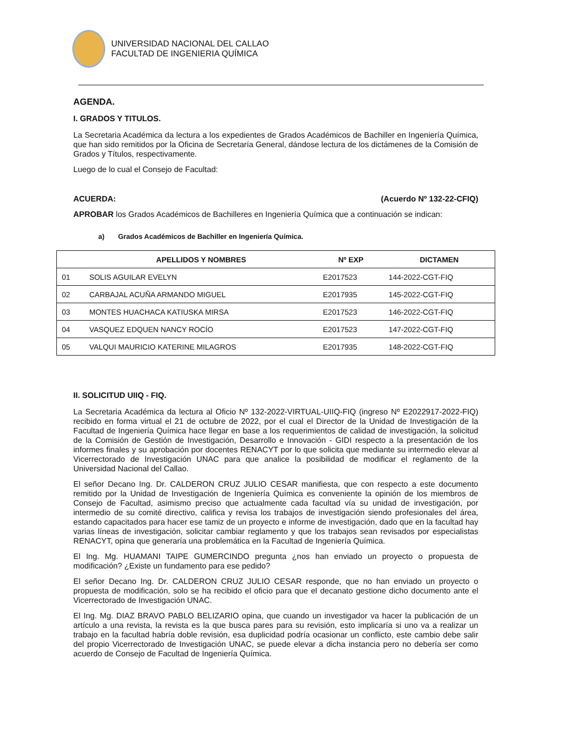UNIVERSIDAD NACIONAL DEL CALLAO
FACULTAD DE INGENIERIA QUÍMICA
AGENDA.
I. GRADOS Y TITULOS.
La Secretaria Académica da lectura a los expedientes de Grados Académicos de Bachiller en Ingeniería Química, que han sido remitidos por la Oficina de Secretaría General, dándose lectura de los dictámenes de la Comisión de Grados y Títulos, respectivamente.
Luego de lo cual el Consejo de Facultad:
ACUERDA: (Acuerdo Nº 132-22-CFIQ)
APROBAR los Grados Académicos de Bachilleres en Ingeniería Química que a continuación se indican:
a) Grados Académicos de Bachiller en Ingeniería Química.
| | APELLIDOS Y NOMBRES | Nº EXP | DICTAMEN |
| --- | --- | --- | --- |
| 01 | SOLIS AGUILAR EVELYN | E2017523 | 144-2022-CGT-FIQ |
| 02 | CARBAJAL ACUÑA ARMANDO MIGUEL | E2017935 | 145-2022-CGT-FIQ |
| 03 | MONTES HUACHACA KATIUSKA MIRSA | E2017523 | 146-2022-CGT-FIQ |
| 04 | VASQUEZ EDQUEN NANCY ROCÍO | E2017523 | 147-2022-CGT-FIQ |
| 05 | VALQUI MAURICIO KATERINE MILAGROS | E2017935 | 148-2022-CGT-FIQ |
II. SOLICITUD UIIQ - FIQ.
La Secretaria Académica da lectura al Oficio Nº 132-2022-VIRTUAL-UIIQ-FIQ (ingreso Nº E2022917-2022-FIQ) recibido en forma virtual el 21 de octubre de 2022, por el cual el Director de la Unidad de Investigación de la Facultad de Ingeniería Química hace llegar en base a los requerimientos de calidad de investigación, la solicitud de la Comisión de Gestión de Investigación, Desarrollo e Innovación - GIDI respecto a la presentación de los informes finales y su aprobación por docentes RENACYT por lo que solicita que mediante su intermedio elevar al Vicerrectorado de Investigación UNAC para que analice la posibilidad de modificar el reglamento de la Universidad Nacional del Callao.
El señor Decano Ing. Dr. CALDERON CRUZ JULIO CESAR manifiesta, que con respecto a este documento remitido por la Unidad de Investigación de Ingeniería Química es conveniente la opinión de los miembros de Consejo de Facultad, asimismo preciso que actualmente cada facultad vía su unidad de investigación, por intermedio de su comité directivo, califica y revisa los trabajos de investigación siendo profesionales del área, estando capacitados para hacer ese tamiz de un proyecto e informe de investigación, dado que en la facultad hay varias líneas de investigación, solicitar cambiar reglamento y que los trabajos sean revisados por especialistas RENACYT, opina que generaría una problemática en la Facultad de Ingeniería Química.
El Ing. Mg. HUAMANI TAIPE GUMERCINDO pregunta ¿nos han enviado un proyecto o propuesta de modificación? ¿Existe un fundamento para ese pedido?
El señor Decano Ing. Dr. CALDERON CRUZ JULIO CESAR responde, que no han enviado un proyecto o propuesta de modificación, solo se ha recibido el oficio para que el decanato gestione dicho documento ante el Vicerrectorado de Investigación UNAC.
El Ing. Mg. DIAZ BRAVO PABLO BELIZARIO opina, que cuando un investigador va hacer la publicación de un artículo a una revista, la revista es la que busca pares para su revisión, esto implicaría si uno va a realizar un trabajo en la facultad habría doble revisión, esa duplicidad podría ocasionar un conflicto, este cambio debe salir del propio Vicerrectorado de Investigación UNAC, se puede elevar a dicha instancia pero no debería ser como acuerdo de Consejo de Facultad de Ingeniería Química.